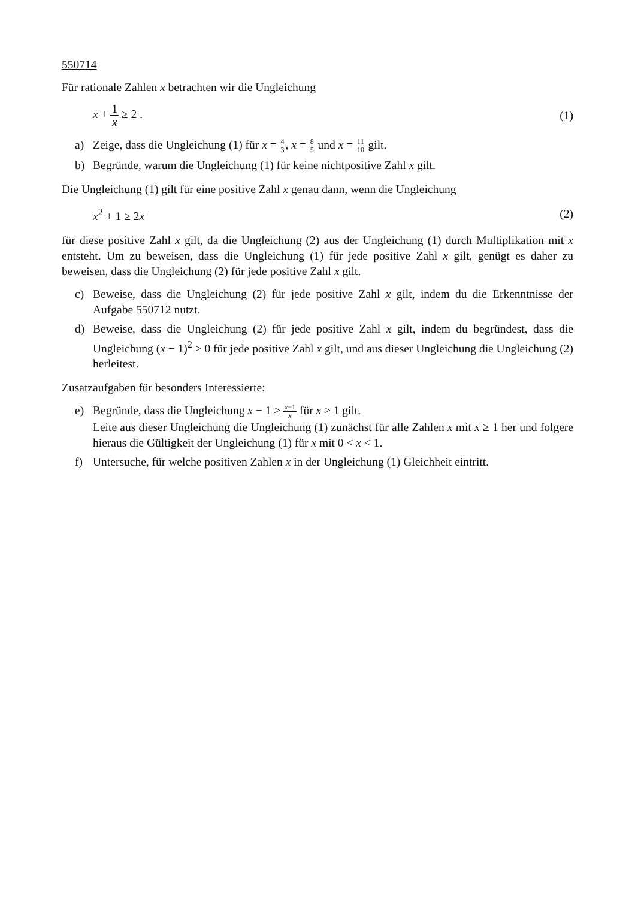550714
Für rationale Zahlen x betrachten wir die Ungleichung
x + 1 x ≥ 2 . (1)
a) Zeige, dass die Ungleichung (1) für x = 4 3, x = 8 5 und x = 11 10 gilt.
b) Begründe, warum die Ungleichung (1) für keine nichtpositive Zahl x gilt.
Die Ungleichung (1) gilt für eine positive Zahl x genau dann, wenn die Ungleichung
x<sup>2</sup> + 1 ≥ 2x (2)
für diese positive Zahl x gilt, da die Ungleichung (2) aus der Ungleichung (1) durch Multiplikation mit x entsteht. Um zu beweisen, dass die Ungleichung (1) für jede positive Zahl x gilt, genügt es daher zu beweisen, dass die Ungleichung (2) für jede positive Zahl x gilt.
c) Beweise, dass die Ungleichung (2) für jede positive Zahl x gilt, indem du die Erkenntnisse der Aufgabe 550712 nutzt.
d) Beweise, dass die Ungleichung (2) für jede positive Zahl x gilt, indem du begründest, dass die Ungleichung (x − 1)<sup>2</sup> ≥ 0 für jede positive Zahl x gilt, und aus dieser Ungleichung die Ungleichung (2) herleitest.
Zusatzaufgaben für besonders Interessierte:
e) Begründe, dass die Ungleichung x − 1 ≥ x−1 x für x ≥ 1 gilt.
Leite aus dieser Ungleichung die Ungleichung (1) zunächst für alle Zahlen x mit x ≥ 1 her und folgere hieraus die Gültigkeit der Ungleichung (1) für x mit 0 < x < 1.
f) Untersuche, für welche positiven Zahlen x in der Ungleichung (1) Gleichheit eintritt.